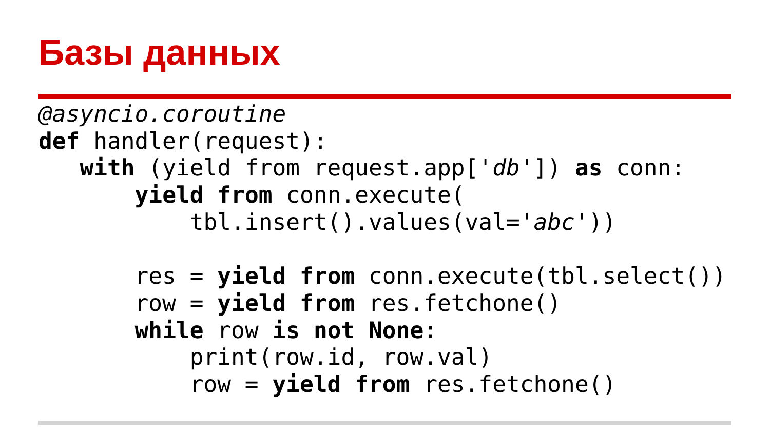Базы данных
@asyncio.coroutine
def handler(request):
   with (yield from request.app['db']) as conn:
       yield from conn.execute(
           tbl.insert().values(val='abc'))

       res = yield from conn.execute(tbl.select())
       row = yield from res.fetchone()
       while row is not None:
           print(row.id, row.val)
           row = yield from res.fetchone()